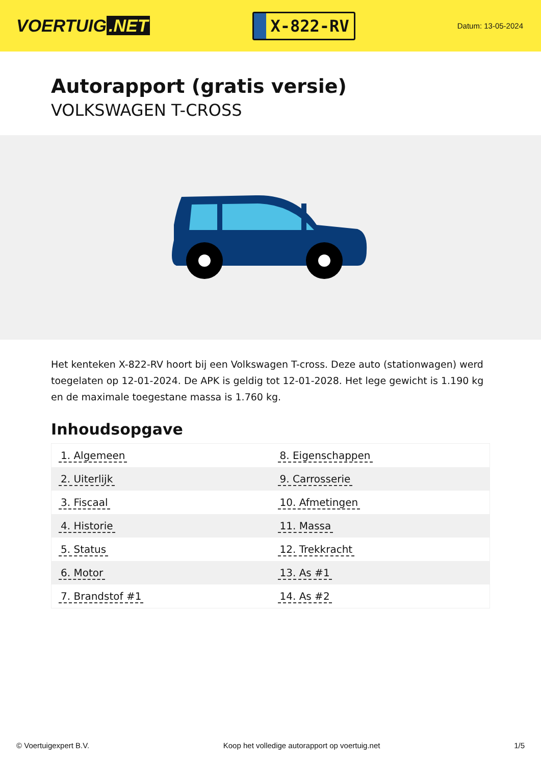VOERTUIG.NET
X-822-RV
Datum: 13-05-2024
Autorapport (gratis versie)
VOLKSWAGEN T-CROSS
Het kenteken X-822-RV hoort bij een Volkswagen T-cross. Deze auto (stationwagen) werd toegelaten op 12-01-2024. De APK is geldig tot 12-01-2028. Het lege gewicht is 1.190 kg en de maximale toegestane massa is 1.760 kg.
Inhoudsopgave
| 1. Algemeen | 8. Eigenschappen |
| 2. Uiterlijk | 9. Carrosserie |
| 3. Fiscaal | 10. Afmetingen |
| 4. Historie | 11. Massa |
| 5. Status | 12. Trekkracht |
| 6. Motor | 13. As #1 |
| 7. Brandstof #1 | 14. As #2 |
© Voertuigexpert B.V. Koop het volledige autorapport op voertuig.net 1/5